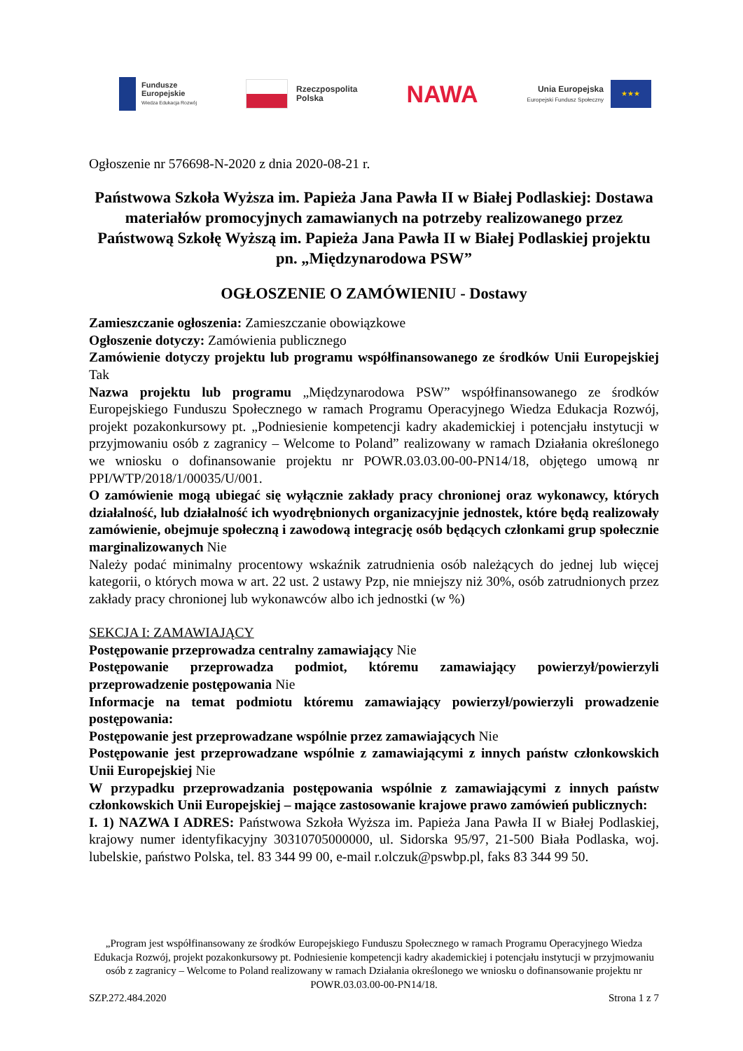Fundusze
Europejskie
Wiedza Edukacja Rozwój
Rzeczpospolita
Polska
NAWA
Unia Europejska
Europejski Fundusz Społeczny
★★★
Ogłoszenie nr 576698-N-2020 z dnia 2020-08-21 r.
Państwowa Szkoła Wyższa im. Papieża Jana Pawła II w Białej Podlaskiej: Dostawa materiałów promocyjnych zamawianych na potrzeby realizowanego przez Państwową Szkołę Wyższą im. Papieża Jana Pawła II w Białej Podlaskiej projektu pn. „Międzynarodowa PSW”
OGŁOSZENIE O ZAMÓWIENIU - Dostawy
Zamieszczanie ogłoszenia: Zamieszczanie obowiązkowe
Ogłoszenie dotyczy: Zamówienia publicznego
Zamówienie dotyczy projektu lub programu współfinansowanego ze środków Unii Europejskiej Tak
Nazwa projektu lub programu „Międzynarodowa PSW” współfinansowanego ze środków Europejskiego Funduszu Społecznego w ramach Programu Operacyjnego Wiedza Edukacja Rozwój, projekt pozakonkursowy pt. „Podniesienie kompetencji kadry akademickiej i potencjału instytucji w przyjmowaniu osób z zagranicy – Welcome to Poland” realizowany w ramach Działania określonego we wniosku o dofinansowanie projektu nr POWR.03.03.00-00-PN14/18, objętego umową nr PPI/WTP/2018/1/00035/U/001.
O zamówienie mogą ubiegać się wyłącznie zakłady pracy chronionej oraz wykonawcy, których działalność, lub działalność ich wyodrębnionych organizacyjnie jednostek, które będą realizowały zamówienie, obejmuje społeczną i zawodową integrację osób będących członkami grup społecznie marginalizowanych Nie
Należy podać minimalny procentowy wskaźnik zatrudnienia osób należących do jednej lub więcej kategorii, o których mowa w art. 22 ust. 2 ustawy Pzp, nie mniejszy niż 30%, osób zatrudnionych przez zakłady pracy chronionej lub wykonawców albo ich jednostki (w %)
SEKCJA I: ZAMAWIAJĄCY
Postępowanie przeprowadza centralny zamawiający Nie
Postępowanie przeprowadza podmiot, któremu zamawiający powierzył/powierzyli przeprowadzenie postępowania Nie
Informacje na temat podmiotu któremu zamawiający powierzył/powierzyli prowadzenie postępowania:
Postępowanie jest przeprowadzane wspólnie przez zamawiających Nie
Postępowanie jest przeprowadzane wspólnie z zamawiającymi z innych państw członkowskich Unii Europejskiej Nie
W przypadku przeprowadzania postępowania wspólnie z zamawiającymi z innych państw członkowskich Unii Europejskiej – mające zastosowanie krajowe prawo zamówień publicznych:
I. 1) NAZWA I ADRES: Państwowa Szkoła Wyższa im. Papieża Jana Pawła II w Białej Podlaskiej, krajowy numer identyfikacyjny 30310705000000, ul. Sidorska 95/97, 21-500 Biała Podlaska, woj. lubelskie, państwo Polska, tel. 83 344 99 00, e-mail r.olczuk@pswbp.pl, faks 83 344 99 50.
„Program jest współfinansowany ze środków Europejskiego Funduszu Społecznego w ramach Programu Operacyjnego Wiedza Edukacja Rozwój, projekt pozakonkursowy pt. Podniesienie kompetencji kadry akademickiej i potencjału instytucji w przyjmowaniu osób z zagranicy – Welcome to Poland realizowany w ramach Działania określonego we wniosku o dofinansowanie projektu nr POWR.03.03.00-00-PN14/18.
SZP.272.484.2020 Strona 1 z 7